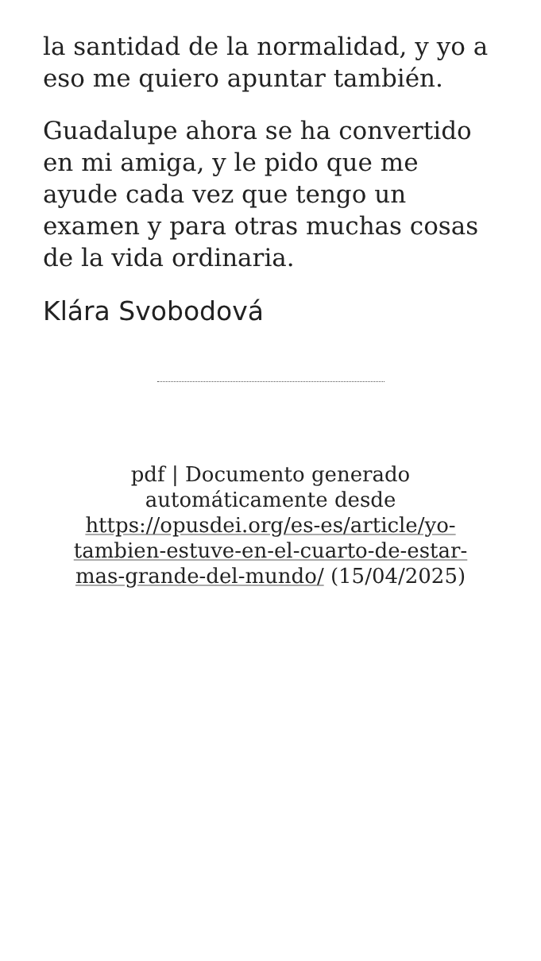la santidad de la normalidad, y yo a eso me quiero apuntar también.
Guadalupe ahora se ha convertido en mi amiga, y le pido que me ayude cada vez que tengo un examen y para otras muchas cosas de la vida ordinaria.
Klára Svobodová
pdf | Documento generado automáticamente desde https://opusdei.org/es-es/article/yo-tambien-estuve-en-el-cuarto-de-estar-mas-grande-del-mundo/ (15/04/2025)